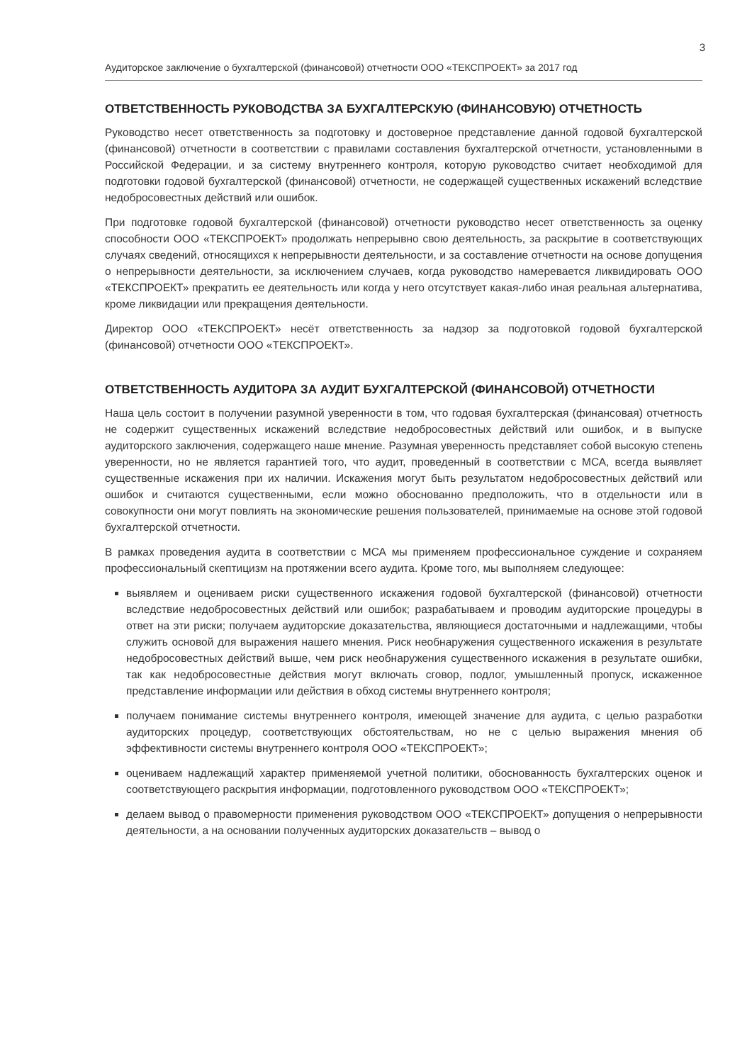3
Аудиторское заключение о бухгалтерской (финансовой) отчетности ООО «ТЕКСПРОЕКТ» за 2017 год
ОТВЕТСТВЕННОСТЬ РУКОВОДСТВА ЗА БУХГАЛТЕРСКУЮ (ФИНАНСОВУЮ) ОТЧЕТНОСТЬ
Руководство несет ответственность за подготовку и достоверное представление данной годовой бухгалтерской (финансовой) отчетности в соответствии с правилами составления бухгалтерской отчетности, установленными в Российской Федерации, и за систему внутреннего контроля, которую руководство считает необходимой для подготовки годовой бухгалтерской (финансовой) отчетности, не содержащей существенных искажений вследствие недобросовестных действий или ошибок.
При подготовке годовой бухгалтерской (финансовой) отчетности руководство несет ответственность за оценку способности ООО «ТЕКСПРОЕКТ» продолжать непрерывно свою деятельность, за раскрытие в соответствующих случаях сведений, относящихся к непрерывности деятельности, и за составление отчетности на основе допущения о непрерывности деятельности, за исключением случаев, когда руководство намеревается ликвидировать ООО «ТЕКСПРОЕКТ» прекратить ее деятельность или когда у него отсутствует какая-либо иная реальная альтернатива, кроме ликвидации или прекращения деятельности.
Директор ООО «ТЕКСПРОЕКТ» несёт ответственность за надзор за подготовкой годовой бухгалтерской (финансовой) отчетности ООО «ТЕКСПРОЕКТ».
ОТВЕТСТВЕННОСТЬ АУДИТОРА ЗА АУДИТ БУХГАЛТЕРСКОЙ (ФИНАНСОВОЙ) ОТЧЕТНОСТИ
Наша цель состоит в получении разумной уверенности в том, что годовая бухгалтерская (финансовая) отчетность не содержит существенных искажений вследствие недобросовестных действий или ошибок, и в выпуске аудиторского заключения, содержащего наше мнение. Разумная уверенность представляет собой высокую степень уверенности, но не является гарантией того, что аудит, проведенный в соответствии с МСА, всегда выявляет существенные искажения при их наличии. Искажения могут быть результатом недобросовестных действий или ошибок и считаются существенными, если можно обоснованно предположить, что в отдельности или в совокупности они могут повлиять на экономические решения пользователей, принимаемые на основе этой годовой бухгалтерской отчетности.
В рамках проведения аудита в соответствии с МСА мы применяем профессиональное суждение и сохраняем профессиональный скептицизм на протяжении всего аудита. Кроме того, мы выполняем следующее:
выявляем и оцениваем риски существенного искажения годовой бухгалтерской (финансовой) отчетности вследствие недобросовестных действий или ошибок; разрабатываем и проводим аудиторские процедуры в ответ на эти риски; получаем аудиторские доказательства, являющиеся достаточными и надлежащими, чтобы служить основой для выражения нашего мнения. Риск необнаружения существенного искажения в результате недобросовестных действий выше, чем риск необнаружения существенного искажения в результате ошибки, так как недобросовестные действия могут включать сговор, подлог, умышленный пропуск, искаженное представление информации или действия в обход системы внутреннего контроля;
получаем понимание системы внутреннего контроля, имеющей значение для аудита, с целью разработки аудиторских процедур, соответствующих обстоятельствам, но не с целью выражения мнения об эффективности системы внутреннего контроля ООО «ТЕКСПРОЕКТ»;
оцениваем надлежащий характер применяемой учетной политики, обоснованность бухгалтерских оценок и соответствующего раскрытия информации, подготовленного руководством ООО «ТЕКСПРОЕКТ»;
делаем вывод о правомерности применения руководством ООО «ТЕКСПРОЕКТ» допущения о непрерывности деятельности, а на основании полученных аудиторских доказательств – вывод о